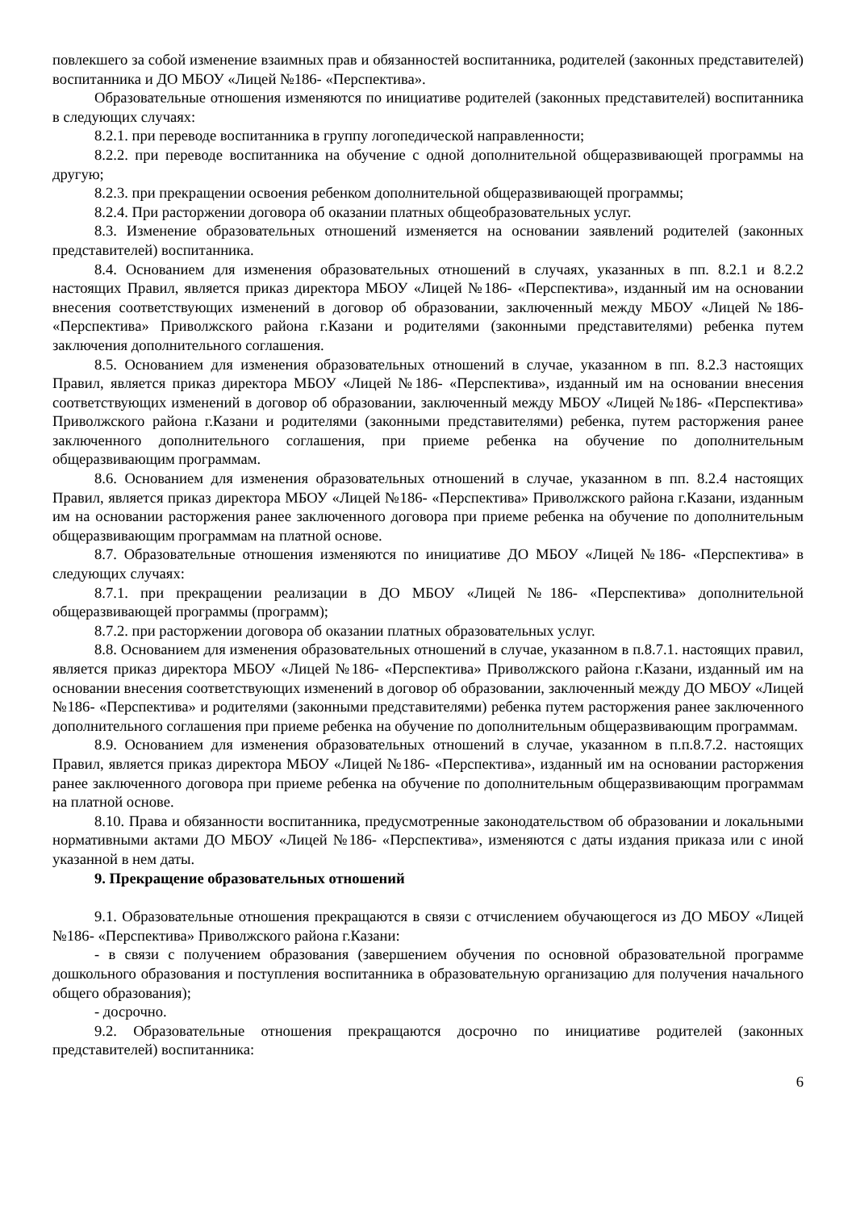повлекшего за собой изменение взаимных прав и обязанностей воспитанника, родителей (законных представителей) воспитанника и ДО МБОУ «Лицей №186- «Перспектива».
Образовательные отношения изменяются по инициативе родителей (законных представителей) воспитанника в следующих случаях:
8.2.1. при переводе воспитанника в группу логопедической направленности;
8.2.2. при переводе воспитанника на обучение с одной дополнительной общеразвивающей программы на другую;
8.2.3. при прекращении освоения ребенком дополнительной общеразвивающей программы;
8.2.4. При расторжении договора об оказании платных общеобразовательных услуг.
8.3. Изменение образовательных отношений изменяется на основании заявлений родителей (законных представителей) воспитанника.
8.4. Основанием для изменения образовательных отношений в случаях, указанных в пп. 8.2.1 и 8.2.2 настоящих Правил, является приказ директора МБОУ «Лицей №186- «Перспектива», изданный им на основании внесения соответствующих изменений в договор об образовании, заключенный между МБОУ «Лицей №186- «Перспектива» Приволжского района г.Казани и родителями (законными представителями) ребенка путем заключения дополнительного соглашения.
8.5. Основанием для изменения образовательных отношений в случае, указанном в пп. 8.2.3 настоящих Правил, является приказ директора МБОУ «Лицей №186- «Перспектива», изданный им на основании внесения соответствующих изменений в договор об образовании, заключенный между МБОУ «Лицей №186- «Перспектива» Приволжского района г.Казани и родителями (законными представителями) ребенка, путем расторжения ранее заключенного дополнительного соглашения, при приеме ребенка на обучение по дополнительным общеразвивающим программам.
8.6. Основанием для изменения образовательных отношений в случае, указанном в пп. 8.2.4 настоящих Правил, является приказ директора МБОУ «Лицей №186- «Перспектива» Приволжского района г.Казани, изданным им на основании расторжения ранее заключенного договора при приеме ребенка на обучение по дополнительным общеразвивающим программам на платной основе.
8.7. Образовательные отношения изменяются по инициативе ДО МБОУ «Лицей №186- «Перспектива» в следующих случаях:
8.7.1. при прекращении реализации в ДО МБОУ «Лицей №186- «Перспектива» дополнительной общеразвивающей программы (программ);
8.7.2. при расторжении договора об оказании платных образовательных услуг.
8.8. Основанием для изменения образовательных отношений в случае, указанном в п.8.7.1. настоящих правил, является приказ директора МБОУ «Лицей №186- «Перспектива» Приволжского района г.Казани, изданный им на основании внесения соответствующих изменений в договор об образовании, заключенный между ДО МБОУ «Лицей №186- «Перспектива» и родителями (законными представителями) ребенка путем расторжения ранее заключенного дополнительного соглашения при приеме ребенка на обучение по дополнительным общеразвивающим программам.
8.9. Основанием для изменения образовательных отношений в случае, указанном в п.п.8.7.2. настоящих Правил, является приказ директора МБОУ «Лицей №186- «Перспектива», изданный им на основании расторжения ранее заключенного договора при приеме ребенка на обучение по дополнительным общеразвивающим программам на платной основе.
8.10. Права и обязанности воспитанника, предусмотренные законодательством об образовании и локальными нормативными актами ДО МБОУ «Лицей №186- «Перспектива», изменяются с даты издания приказа или с иной указанной в нем даты.
9. Прекращение образовательных отношений
9.1. Образовательные отношения прекращаются в связи с отчислением обучающегося из ДО МБОУ «Лицей №186- «Перспектива» Приволжского района г.Казани:
- в связи с получением образования (завершением обучения по основной образовательной программе дошкольного образования и поступления воспитанника в образовательную организацию для получения начального общего образования);
- досрочно.
9.2. Образовательные отношения прекращаются досрочно по инициативе родителей (законных представителей) воспитанника:
6